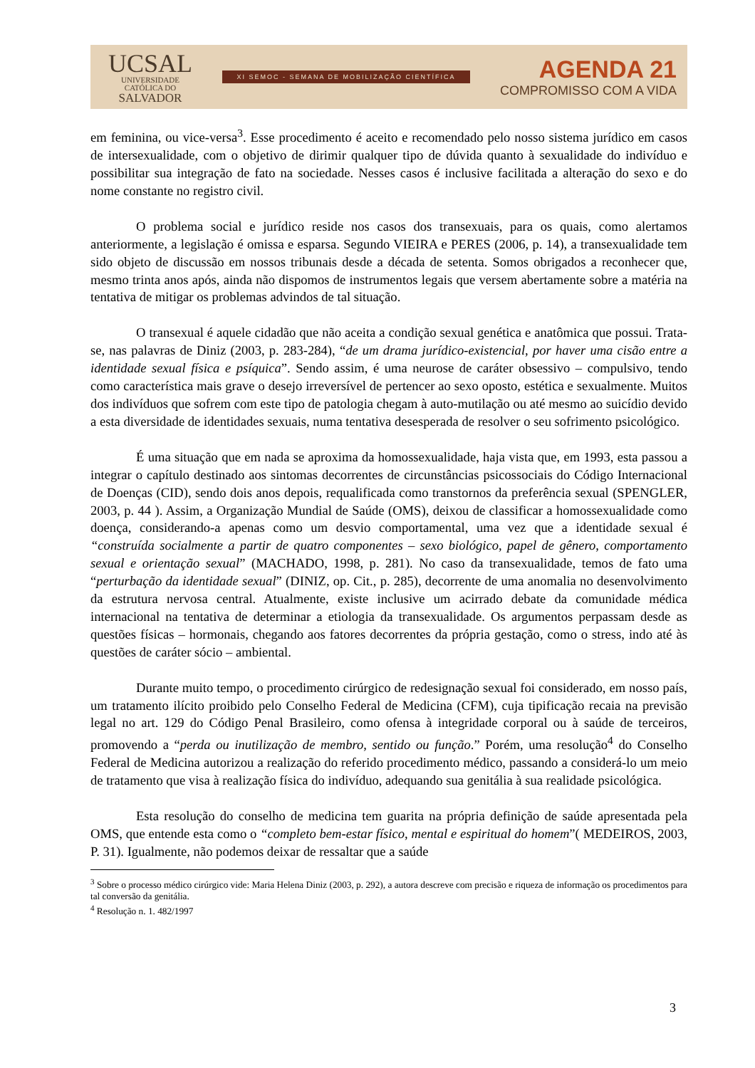UCSAL
UNIVERSIDADE
CATÓLICA DO
SALVADOR
XI SEMOC - SEMANA DE MOBILIZAÇÃO CIENTÍFICA
AGENDA 21
COMPROMISSO COM A VIDA
em feminina, ou vice-versa<sup>3</sup>. Esse procedimento é aceito e recomendado pelo nosso sistema jurídico em casos de intersexualidade, com o objetivo de dirimir qualquer tipo de dúvida quanto à sexualidade do indivíduo e possibilitar sua integração de fato na sociedade. Nesses casos é inclusive facilitada a alteração do sexo e do nome constante no registro civil.
O problema social e jurídico reside nos casos dos transexuais, para os quais, como alertamos anteriormente, a legislação é omissa e esparsa. Segundo VIEIRA e PERES (2006, p. 14), a transexualidade tem sido objeto de discussão em nossos tribunais desde a década de setenta. Somos obrigados a reconhecer que, mesmo trinta anos após, ainda não dispomos de instrumentos legais que versem abertamente sobre a matéria na tentativa de mitigar os problemas advindos de tal situação.
O transexual é aquele cidadão que não aceita a condição sexual genética e anatômica que possui. Trata-se, nas palavras de Diniz (2003, p. 283-284), “de um drama jurídico-existencial, por haver uma cisão entre a identidade sexual física e psíquica”. Sendo assim, é uma neurose de caráter obsessivo – compulsivo, tendo como característica mais grave o desejo irreversível de pertencer ao sexo oposto, estética e sexualmente. Muitos dos indivíduos que sofrem com este tipo de patologia chegam à auto-mutilação ou até mesmo ao suicídio devido a esta diversidade de identidades sexuais, numa tentativa desesperada de resolver o seu sofrimento psicológico.
É uma situação que em nada se aproxima da homossexualidade, haja vista que, em 1993, esta passou a integrar o capítulo destinado aos sintomas decorrentes de circunstâncias psicossociais do Código Internacional de Doenças (CID), sendo dois anos depois, requalificada como transtornos da preferência sexual (SPENGLER, 2003, p. 44 ). Assim, a Organização Mundial de Saúde (OMS), deixou de classificar a homossexualidade como doença, considerando-a apenas como um desvio comportamental, uma vez que a identidade sexual é “construída socialmente a partir de quatro componentes – sexo biológico, papel de gênero, comportamento sexual e orientação sexual” (MACHADO, 1998, p. 281). No caso da transexualidade, temos de fato uma “perturbação da identidade sexual” (DINIZ, op. Cit., p. 285), decorrente de uma anomalia no desenvolvimento da estrutura nervosa central. Atualmente, existe inclusive um acirrado debate da comunidade médica internacional na tentativa de determinar a etiologia da transexualidade. Os argumentos perpassam desde as questões físicas – hormonais, chegando aos fatores decorrentes da própria gestação, como o stress, indo até às questões de caráter sócio – ambiental.
Durante muito tempo, o procedimento cirúrgico de redesignação sexual foi considerado, em nosso país, um tratamento ilícito proibido pelo Conselho Federal de Medicina (CFM), cuja tipificação recaia na previsão legal no art. 129 do Código Penal Brasileiro, como ofensa à integridade corporal ou à saúde de terceiros, promovendo a “perda ou inutilização de membro, sentido ou função.” Porém, uma resolução<sup>4</sup> do Conselho Federal de Medicina autorizou a realização do referido procedimento médico, passando a considerá-lo um meio de tratamento que visa à realização física do indivíduo, adequando sua genitália à sua realidade psicológica.
Esta resolução do conselho de medicina tem guarita na própria definição de saúde apresentada pela OMS, que entende esta como o “completo bem-estar físico, mental e espiritual do homem”( MEDEIROS, 2003, P. 31). Igualmente, não podemos deixar de ressaltar que a saúde
<sup>3</sup> Sobre o processo médico cirúrgico vide: Maria Helena Diniz (2003, p. 292), a autora descreve com precisão e riqueza de informação os procedimentos para tal conversão da genitália.
<sup>4</sup> Resolução n. 1. 482/1997
3